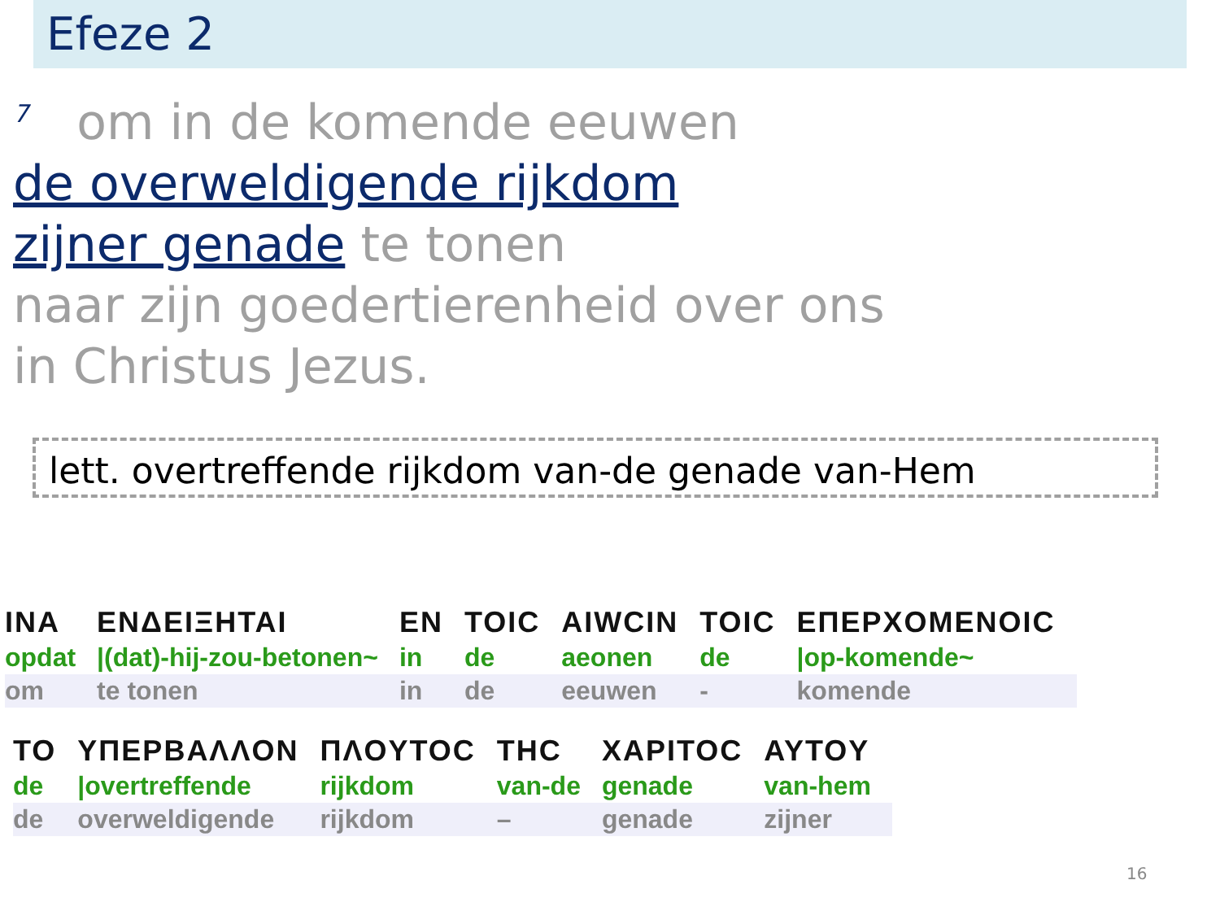Efeze 2
<sup>7</sup> om in de komende eeuwen
de overweldigende rijkdom
zijner genade te tonen
naar zijn goedertierenheid over ons
in Christus Jezus.
lett. overtreffende rijkdom van-de genade van-Hem
| INA | ENΔEIΞHTAI | EN | TOIC | AIWCIN | TOIC | EΠEPXOMENOIC |
| opdat | /(dat)-hij-zou-betonen~ | in | de | aeonen | de | /op-komende~ |
| om | te tonen | in | de | eeuwen | - | komende |
| TO | YΠEPBAΛΛON | ΠΛOYTOC | THC | XAPITOC | AYTOY |
| de | /overtreffende | rijkdom | van-de | genade | van-hem |
| de | overweldigende | rijkdom | – | genade | zijner |
16